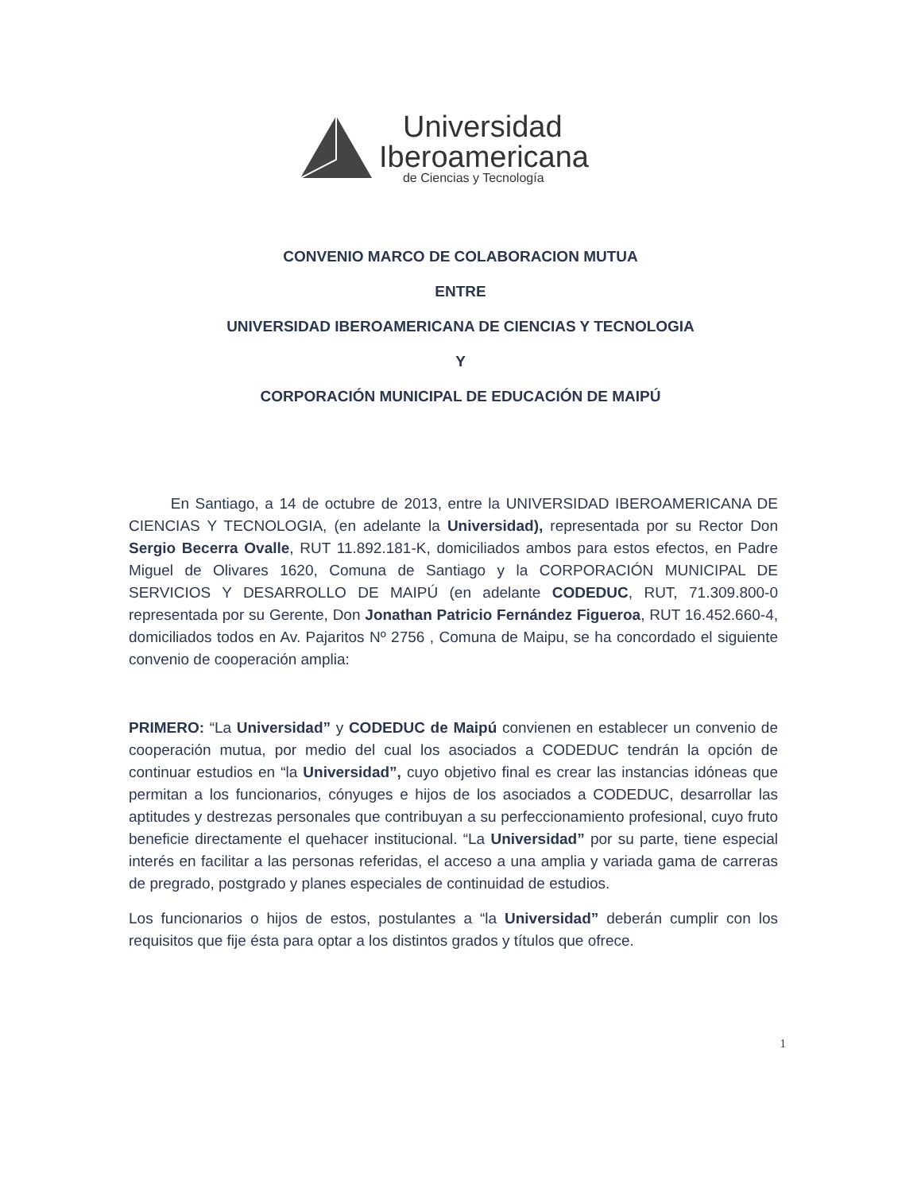Universidad
Iberoamericana
de Ciencias y Tecnología
CONVENIO MARCO DE COLABORACION MUTUA
ENTRE
UNIVERSIDAD IBEROAMERICANA DE CIENCIAS Y TECNOLOGIA
Y
CORPORACIÓN MUNICIPAL DE EDUCACIÓN DE MAIPÚ
En Santiago, a 14 de octubre de 2013, entre la UNIVERSIDAD IBEROAMERICANA DE CIENCIAS Y TECNOLOGIA, (en adelante la Universidad), representada por su Rector Don Sergio Becerra Ovalle, RUT 11.892.181-K, domiciliados ambos para estos efectos, en Padre Miguel de Olivares 1620, Comuna de Santiago y la CORPORACIÓN MUNICIPAL DE SERVICIOS Y DESARROLLO DE MAIPÚ (en adelante CODEDUC, RUT, 71.309.800-0 representada por su Gerente, Don Jonathan Patricio Fernández Figueroa, RUT 16.452.660-4, domiciliados todos en Av. Pajaritos Nº 2756 , Comuna de Maipu, se ha concordado el siguiente convenio de cooperación amplia:
PRIMERO: “La Universidad” y CODEDUC de Maipú convienen en establecer un convenio de cooperación mutua, por medio del cual los asociados a CODEDUC tendrán la opción de continuar estudios en “la Universidad”, cuyo objetivo final es crear las instancias idóneas que permitan a los funcionarios, cónyuges e hijos de los asociados a CODEDUC, desarrollar las aptitudes y destrezas personales que contribuyan a su perfeccionamiento profesional, cuyo fruto beneficie directamente el quehacer institucional. “La Universidad” por su parte, tiene especial interés en facilitar a las personas referidas, el acceso a una amplia y variada gama de carreras de pregrado, postgrado y planes especiales de continuidad de estudios.
Los funcionarios o hijos de estos, postulantes a “la Universidad” deberán cumplir con los requisitos que fije ésta para optar a los distintos grados y títulos que ofrece.
1